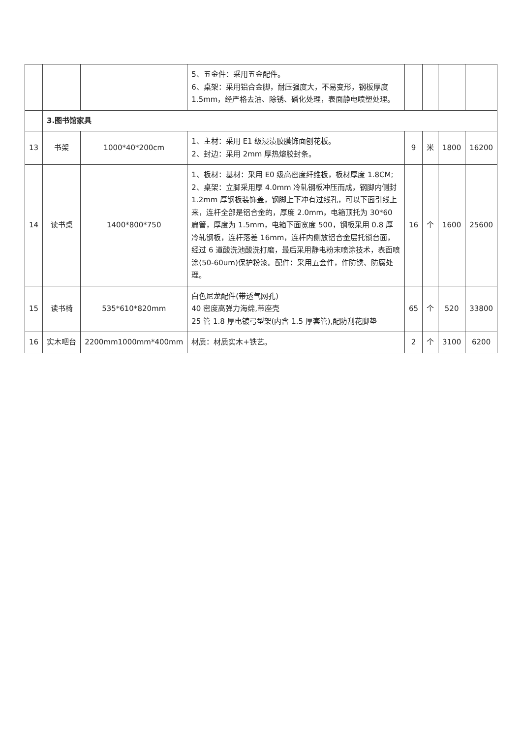| | | | 5、五金件：采用五金配件。 6、桌架：采用铝合金脚，耐压强度大，不易变形，钢板厚度 1.5mm，经严格去油、除锈、磷化处理，表面静电喷塑处理。 | | | | |
| | 3.图书馆家具 | | | | | | |
| 13 | 书架 | 1000*40*200cm | 1、主材：采用 E1 级浸渍胶膜饰面刨花板。 2、封边：采用 2mm 厚热熔胶封条。 | 9 | 米 | 1800 | 16200 |
| 14 | 读书桌 | 1400*800*750 | 1、板材：基材：采用 E0 级高密度纤维板，板材厚度 1.8CM; 2、桌架：立脚采用厚 4.0mm 冷轧钢板冲压而成，钢脚内侧封 1.2mm 厚钢板装饰盖，钢脚上下冲有过线孔，可以下面引线上来，连杆全部是铝合金的，厚度 2.0mm，电箱顶托为 30*60 扁管，厚度为 1.5mm，电箱下面宽度 500，钢板采用 0.8 厚冷轧钢板，连杆落差 16mm，连杆内侧放铝合金层托锁台面，经过 6 道酸洗池酸洗打磨，最后采用静电粉末喷涂技术，表面喷涂(50-60um)保护粉漆。配件：采用五金件，作防锈、防腐处理。 | 16 | 个 | 1600 | 25600 |
| 15 | 读书椅 | 535*610*820mm | 白色尼龙配件(带透气网孔) 40 密度高弹力海绵,带座壳 25 管 1.8 厚电镀弓型架(内含 1.5 厚套管),配防刮花脚垫 | 65 | 个 | 520 | 33800 |
| 16 | 实木吧台 | 2200mm1000mm*400mm | 材质：材质实木+铁艺。 | 2 | 个 | 3100 | 6200 |